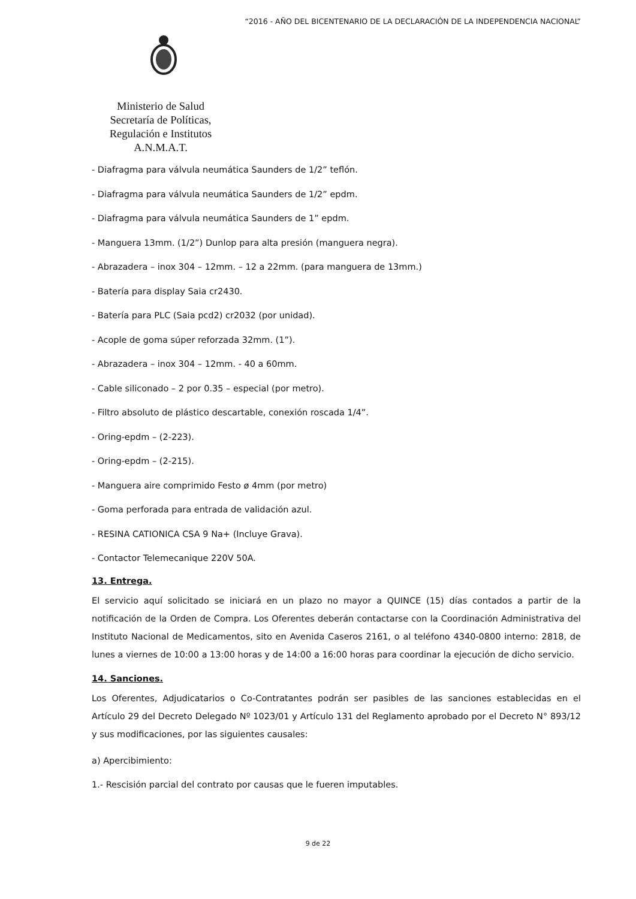“2016 - AÑO DEL BICENTENARIO DE LA DECLARACIÓN DE LA INDEPENDENCIA NACIONAL”
Ministerio de Salud
Secretaría de Políticas,
Regulación e Institutos
A.N.M.A.T.
- Diafragma para válvula neumática Saunders de 1/2” teflón.
- Diafragma para válvula neumática Saunders de 1/2” epdm.
- Diafragma para válvula neumática Saunders de 1” epdm.
- Manguera 13mm. (1/2”) Dunlop para alta presión (manguera negra).
- Abrazadera – inox 304 – 12mm. – 12 a 22mm. (para manguera de 13mm.)
- Batería para display Saia cr2430.
- Batería para PLC (Saia pcd2) cr2032 (por unidad).
- Acople de goma súper reforzada 32mm. (1”).
- Abrazadera – inox 304 – 12mm. - 40 a 60mm.
- Cable siliconado – 2 por 0.35 – especial (por metro).
- Filtro absoluto de plástico descartable, conexión roscada 1/4”.
- Oring-epdm – (2-223).
- Oring-epdm – (2-215).
- Manguera aire comprimido Festo ø 4mm (por metro)
- Goma perforada para entrada de validación azul.
- RESINA CATIONICA CSA 9 Na+ (Incluye Grava).
- Contactor Telemecanique 220V 50A.
13. Entrega.
El servicio aquí solicitado se iniciará en un plazo no mayor a QUINCE (15) días contados a partir de la notificación de la Orden de Compra. Los Oferentes deberán contactarse con la Coordinación Administrativa del Instituto Nacional de Medicamentos, sito en Avenida Caseros 2161, o al teléfono 4340-0800 interno: 2818, de lunes a viernes de 10:00 a 13:00 horas y de 14:00 a 16:00 horas para coordinar la ejecución de dicho servicio.
14. Sanciones.
Los Oferentes, Adjudicatarios o Co-Contratantes podrán ser pasibles de las sanciones establecidas en el Artículo 29 del Decreto Delegado Nº 1023/01 y Artículo 131 del Reglamento aprobado por el Decreto N° 893/12 y sus modificaciones, por las siguientes causales:
a) Apercibimiento:
1.- Rescisión parcial del contrato por causas que le fueren imputables.
9 de 22